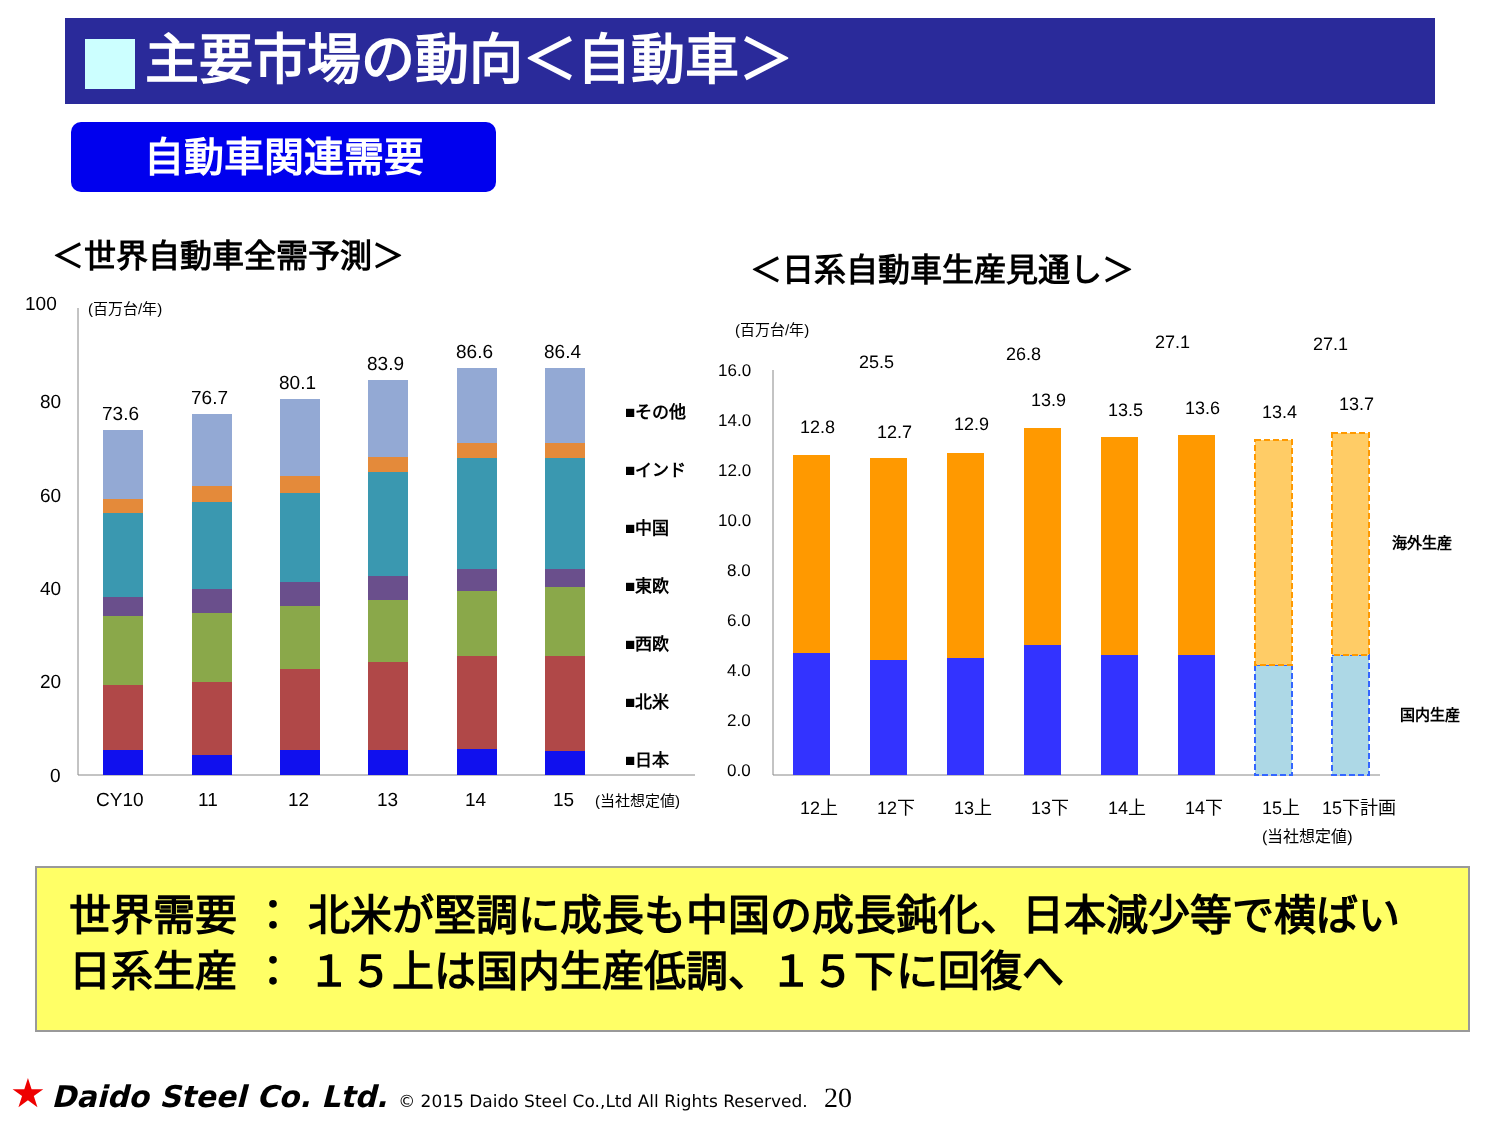主要市場の動向＜自動車＞
自動車関連需要
＜世界自動車全需予測＞ ＜日系自動車生産見通し＞
100
80
60
40
20
0
(百万台/年)
73.6
76.7
80.1
83.9
86.6
86.4
CY10
11
12
13
14
15
(当社想定値)
■その他
■インド
■中国
■東欧
■西欧
■北米
■日本
(百万台/年)
16.0
14.0
12.0
10.0
8.0
6.0
4.0
2.0
0.0
25.5
26.8
27.1
27.1
12.8
12.7
12.9
13.9
13.5
13.6
13.4
13.7
12上
12下
13上
13下
14上
14下
15上
15下計画
(当社想定値)
海外生産
国内生産
世界需要 ： 北米が堅調に成長も中国の成長鈍化、日本減少等で横ばい
日系生産 ： １５上は国内生産低調、１５下に回復へ
★ Daido Steel Co. Ltd. © 2015 Daido Steel Co.,Ltd All Rights Reserved. 20